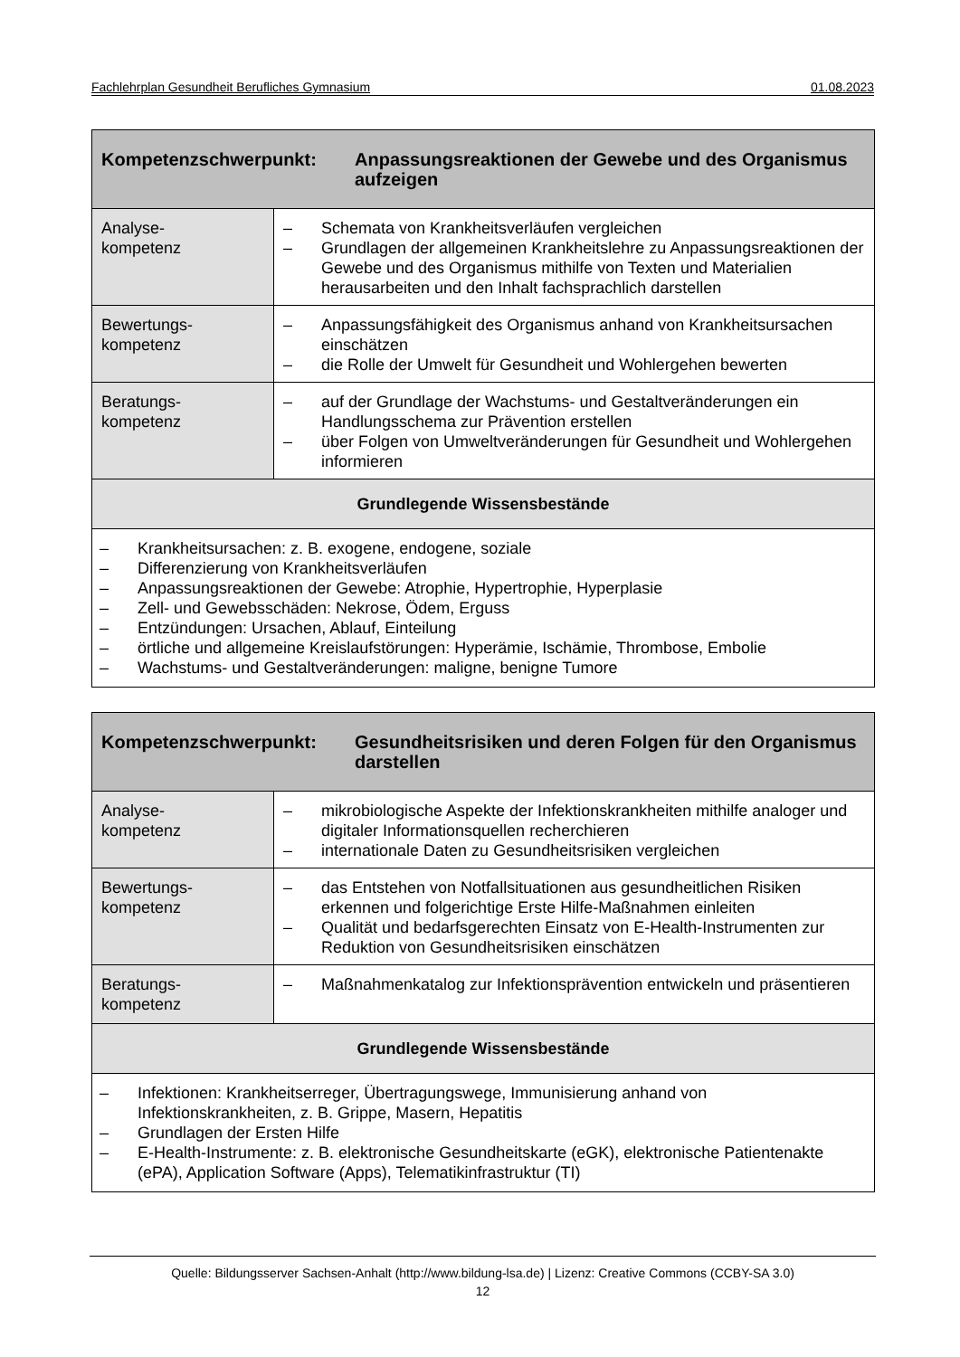Fachlehrplan Gesundheit Berufliches Gymnasium 01.08.2023
| Kompetenzschwerpunkt: Anpassungsreaktionen der Gewebe und des Organismus aufzeigen | |
| --- | --- |
| Analyse- kompetenz | – Schemata von Krankheitsverläufen vergleichen – Grundlagen der allgemeinen Krankheitslehre zu Anpassungsreaktionen der Gewebe und des Organismus mithilfe von Texten und Materialien herausarbeiten und den Inhalt fachsprachlich darstellen |
| Bewertungs- kompetenz | – Anpassungsfähigkeit des Organismus anhand von Krankheitsursachen einschätzen – die Rolle der Umwelt für Gesundheit und Wohlergehen bewerten |
| Beratungs- kompetenz | – auf der Grundlage der Wachstums- und Gestaltveränderungen ein Handlungsschema zur Prävention erstellen – über Folgen von Umweltveränderungen für Gesundheit und Wohlergehen informieren |
| Grundlegende Wissensbestände | |
| – Krankheitsursachen: z. B. exogene, endogene, soziale – Differenzierung von Krankheitsverläufen – Anpassungsreaktionen der Gewebe: Atrophie, Hypertrophie, Hyperplasie – Zell- und Gewebsschäden: Nekrose, Ödem, Erguss – Entzündungen: Ursachen, Ablauf, Einteilung – örtliche und allgemeine Kreislaufstörungen: Hyperämie, Ischämie, Thrombose, Embolie – Wachstums- und Gestaltveränderungen: maligne, benigne Tumore | |
| Kompetenzschwerpunkt: Gesundheitsrisiken und deren Folgen für den Organismus darstellen | |
| --- | --- |
| Analyse- kompetenz | – mikrobiologische Aspekte der Infektionskrankheiten mithilfe analoger und digitaler Informationsquellen recherchieren – internationale Daten zu Gesundheitsrisiken vergleichen |
| Bewertungs- kompetenz | – das Entstehen von Notfallsituationen aus gesundheitlichen Risiken erkennen und folgerichtige Erste Hilfe-Maßnahmen einleiten – Qualität und bedarfsgerechten Einsatz von E-Health-Instrumenten zur Reduktion von Gesundheitsrisiken einschätzen |
| Beratungs- kompetenz | – Maßnahmenkatalog zur Infektionsprävention entwickeln und präsentieren |
| Grundlegende Wissensbestände | |
| – Infektionen: Krankheitserreger, Übertragungswege, Immunisierung anhand von Infektionskrankheiten, z. B. Grippe, Masern, Hepatitis – Grundlagen der Ersten Hilfe – E-Health-Instrumente: z. B. elektronische Gesundheitskarte (eGK), elektronische Patientenakte (ePA), Application Software (Apps), Telematikinfrastruktur (TI) | |
Quelle: Bildungsserver Sachsen-Anhalt (http://www.bildung-lsa.de) | Lizenz: Creative Commons (CCBY-SA 3.0)
12